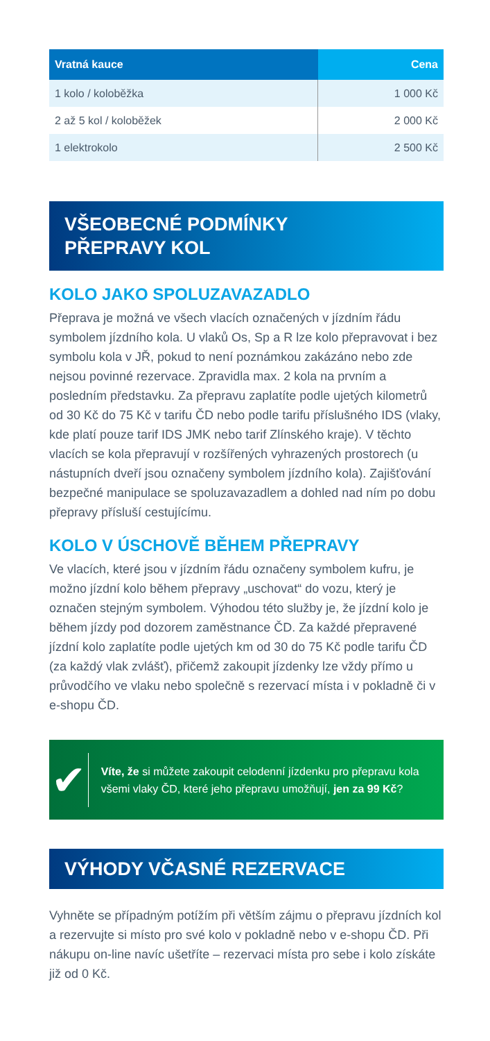| Vratná kauce | Cena |
| --- | --- |
| 1 kolo / koloběžka | 1 000 Kč |
| 2 až 5 kol / koloběžek | 2 000 Kč |
| 1 elektrokolo | 2 500 Kč |
VŠEOBECNÉ PODMÍNKY
PŘEPRAVY KOL
KOLO JAKO SPOLUZAVAZADLO
Přeprava je možná ve všech vlacích označených v jízdním řádu symbolem jízdního kola. U vlaků Os, Sp a R lze kolo přepravovat i bez symbolu kola v JŘ, pokud to není poznámkou zakázáno nebo zde nejsou povinné rezervace. Zpravidla max. 2 kola na prvním a posledním představku. Za přepravu zaplatíte podle ujetých kilometrů od 30 Kč do 75 Kč v tarifu ČD nebo podle tarifu příslušného IDS (vlaky, kde platí pouze tarif IDS JMK nebo tarif Zlínského kraje). V těchto vlacích se kola přepravují v rozšířených vyhrazených prostorech (u nástupních dveří jsou označeny symbolem jízdního kola). Zajišťování bezpečné manipulace se spoluzavazadlem a dohled nad ním po dobu přepravy přísluší cestujícímu.
KOLO V ÚSCHOVĚ BĚHEM PŘEPRAVY
Ve vlacích, které jsou v jízdním řádu označeny symbolem kufru, je možno jízdní kolo během přepravy „uschovat“ do vozu, který je označen stejným symbolem. Výhodou této služby je, že jízdní kolo je během jízdy pod dozorem zaměstnance ČD. Za každé přepravené jízdní kolo zaplatíte podle ujetých km od 30 do 75 Kč podle tarifu ČD (za každý vlak zvlášť), přičemž zakoupit jízdenky lze vždy přímo u průvodčího ve vlaku nebo společně s rezervací místa i v pokladně či v e-shopu ČD.
✔
Víte, že si můžete zakoupit celodenní jízdenku pro přepravu kola všemi vlaky ČD, které jeho přepravu umožňují, jen za 99 Kč?
VÝHODY VČASNÉ REZERVACE
Vyhněte se případným potížím při větším zájmu o přepravu jízdních kol a rezervujte si místo pro své kolo v pokladně nebo v e-shopu ČD. Při nákupu on-line navíc ušetříte – rezervaci místa pro sebe i kolo získáte již od 0 Kč.